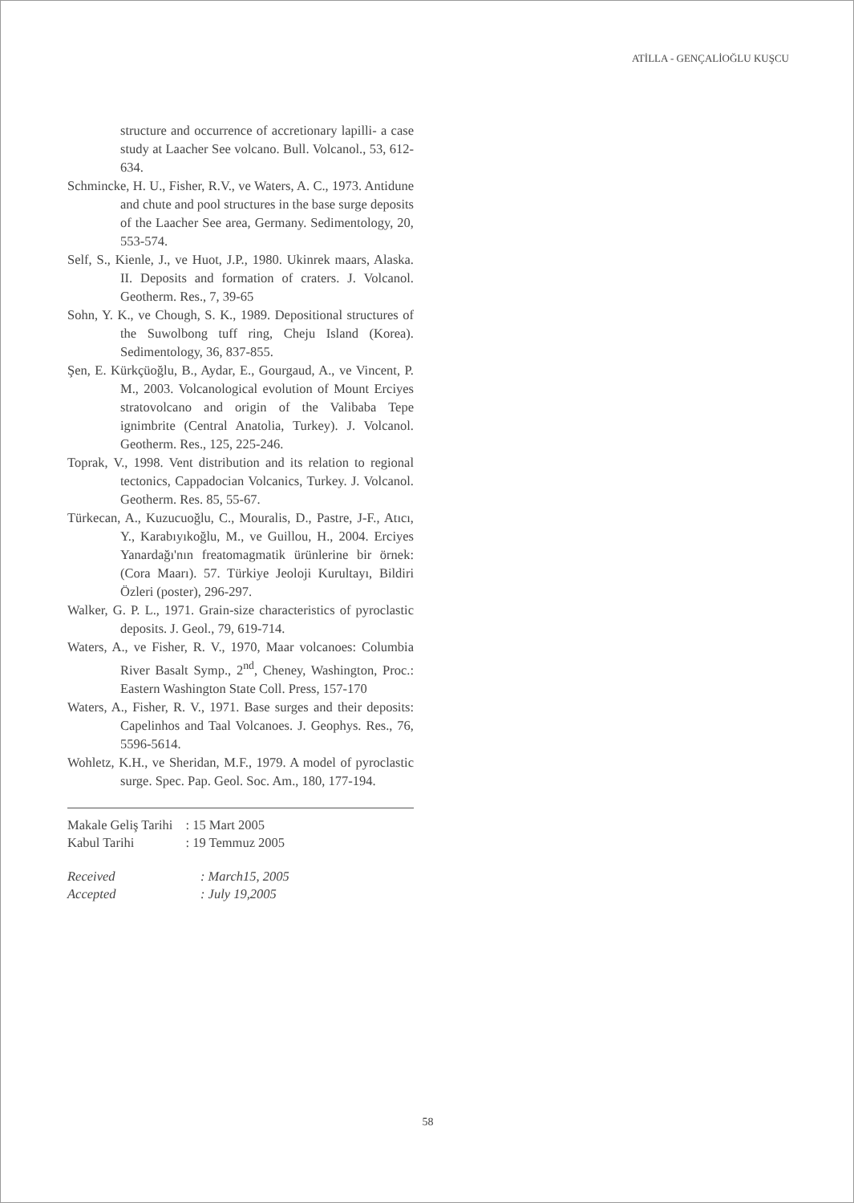ATİLLA - GENÇALİOĞLU KUŞCU
structure and occurrence of accretionary lapilli- a case study at Laacher See volcano. Bull. Volcanol., 53, 612-634.
Schmincke, H. U., Fisher, R.V., ve Waters, A. C., 1973. Antidune and chute and pool structures in the base surge deposits of the Laacher See area, Germany. Sedimentology, 20, 553-574.
Self, S., Kienle, J., ve Huot, J.P., 1980. Ukinrek maars, Alaska. II. Deposits and formation of craters. J. Volcanol. Geotherm. Res., 7, 39-65
Sohn, Y. K., ve Chough, S. K., 1989. Depositional structures of the Suwolbong tuff ring, Cheju Island (Korea). Sedimentology, 36, 837-855.
Şen, E. Kürkçüoğlu, B., Aydar, E., Gourgaud, A., ve Vincent, P. M., 2003. Volcanological evolution of Mount Erciyes stratovolcano and origin of the Valibaba Tepe ignimbrite (Central Anatolia, Turkey). J. Volcanol. Geotherm. Res., 125, 225-246.
Toprak, V., 1998. Vent distribution and its relation to regional tectonics, Cappadocian Volcanics, Turkey. J. Volcanol. Geotherm. Res. 85, 55-67.
Türkecan, A., Kuzucuoğlu, C., Mouralis, D., Pastre, J-F., Atıcı, Y., Karabıyıkoğlu, M., ve Guillou, H., 2004. Erciyes Yanardağı'nın freatomagmatik ürünlerine bir örnek: (Cora Maarı). 57. Türkiye Jeoloji Kurultayı, Bildiri Özleri (poster), 296-297.
Walker, G. P. L., 1971. Grain-size characteristics of pyroclastic deposits. J. Geol., 79, 619-714.
Waters, A., ve Fisher, R. V., 1970, Maar volcanoes: Columbia River Basalt Symp., 2<sup>nd</sup>, Cheney, Washington, Proc.: Eastern Washington State Coll. Press, 157-170
Waters, A., Fisher, R. V., 1971. Base surges and their deposits: Capelinhos and Taal Volcanoes. J. Geophys. Res., 76, 5596-5614.
Wohletz, K.H., ve Sheridan, M.F., 1979. A model of pyroclastic surge. Spec. Pap. Geol. Soc. Am., 180, 177-194.
| Makale Geliş Tarihi | : 15 Mart 2005 |
| Kabul Tarihi | : 19 Temmuz 2005 |
| Received | : March15, 2005 |
| Accepted | : July 19,2005 |
58